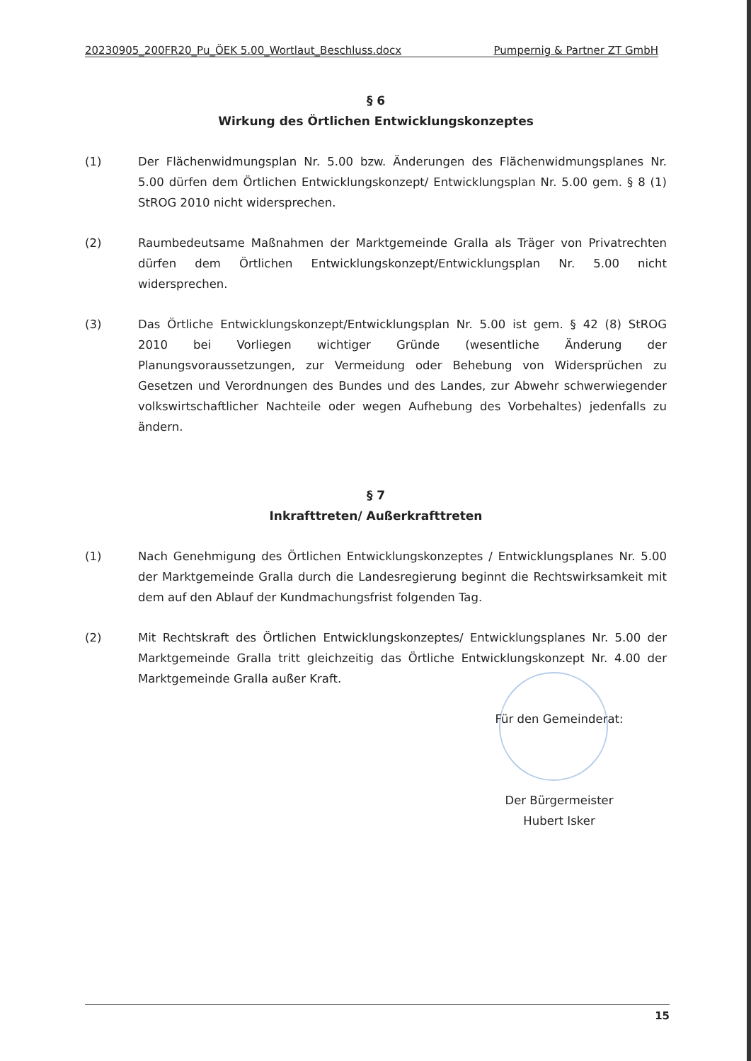20230905_200FR20_Pu_ÖEK 5.00_Wortlaut_Beschluss.docx Pumpernig & Partner ZT GmbH
§ 6
Wirkung des Örtlichen Entwicklungskonzeptes
(1) Der Flächenwidmungsplan Nr. 5.00 bzw. Änderungen des Flächenwidmungsplanes Nr. 5.00 dürfen dem Örtlichen Entwicklungskonzept/ Entwicklungsplan Nr. 5.00 gem. § 8 (1) StROG 2010 nicht widersprechen.
(2) Raumbedeutsame Maßnahmen der Marktgemeinde Gralla als Träger von Privatrechten dürfen dem Örtlichen Entwicklungskonzept/Entwicklungsplan Nr. 5.00 nicht widersprechen.
(3) Das Örtliche Entwicklungskonzept/Entwicklungsplan Nr. 5.00 ist gem. § 42 (8) StROG 2010 bei Vorliegen wichtiger Gründe (wesentliche Änderung der Planungsvoraussetzungen, zur Vermeidung oder Behebung von Widersprüchen zu Gesetzen und Verordnungen des Bundes und des Landes, zur Abwehr schwerwiegender volkswirtschaftlicher Nachteile oder wegen Aufhebung des Vorbehaltes) jedenfalls zu ändern.
§ 7
Inkrafttreten/ Außerkrafttreten
(1) Nach Genehmigung des Örtlichen Entwicklungskonzeptes / Entwicklungsplanes Nr. 5.00 der Marktgemeinde Gralla durch die Landesregierung beginnt die Rechtswirksamkeit mit dem auf den Ablauf der Kundmachungsfrist folgenden Tag.
(2) Mit Rechtskraft des Örtlichen Entwicklungskonzeptes/ Entwicklungsplanes Nr. 5.00 der Marktgemeinde Gralla tritt gleichzeitig das Örtliche Entwicklungskonzept Nr. 4.00 der Marktgemeinde Gralla außer Kraft.
Für den Gemeinderat:
Der Bürgermeister
Hubert Isker
15